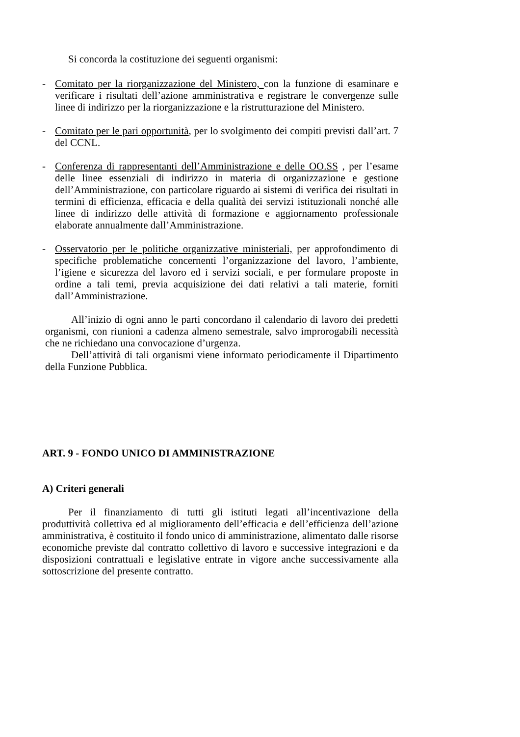Si concorda la costituzione dei seguenti organismi:
- Comitato per la riorganizzazione del Ministero, con la funzione di esaminare e verificare i risultati dell’azione amministrativa e registrare le convergenze sulle linee di indirizzo per la riorganizzazione e la ristrutturazione del Ministero.
- Comitato per le pari opportunità, per lo svolgimento dei compiti previsti dall’art. 7 del CCNL.
- Conferenza di rappresentanti dell’Amministrazione e delle OO.SS , per l’esame delle linee essenziali di indirizzo in materia di organizzazione e gestione dell’Amministrazione, con particolare riguardo ai sistemi di verifica dei risultati in termini di efficienza, efficacia e della qualità dei servizi istituzionali nonché alle linee di indirizzo delle attività di formazione e aggiornamento professionale elaborate annualmente dall’Amministrazione.
- Osservatorio per le politiche organizzative ministeriali, per approfondimento di specifiche problematiche concernenti l’organizzazione del lavoro, l’ambiente, l’igiene e sicurezza del lavoro ed i servizi sociali, e per formulare proposte in ordine a tali temi, previa acquisizione dei dati relativi a tali materie, forniti dall’Amministrazione.
All’inizio di ogni anno le parti concordano il calendario di lavoro dei predetti organismi, con riunioni a cadenza almeno semestrale, salvo improrogabili necessità che ne richiedano una convocazione d’urgenza.
Dell’attività di tali organismi viene informato periodicamente il Dipartimento della Funzione Pubblica.
ART. 9 - FONDO UNICO DI AMMINISTRAZIONE
A) Criteri generali
Per il finanziamento di tutti gli istituti legati all’incentivazione della produttività collettiva ed al miglioramento dell’efficacia e dell’efficienza dell’azione amministrativa, è costituito il fondo unico di amministrazione, alimentato dalle risorse economiche previste dal contratto collettivo di lavoro e successive integrazioni e da disposizioni contrattuali e legislative entrate in vigore anche successivamente alla sottoscrizione del presente contratto.